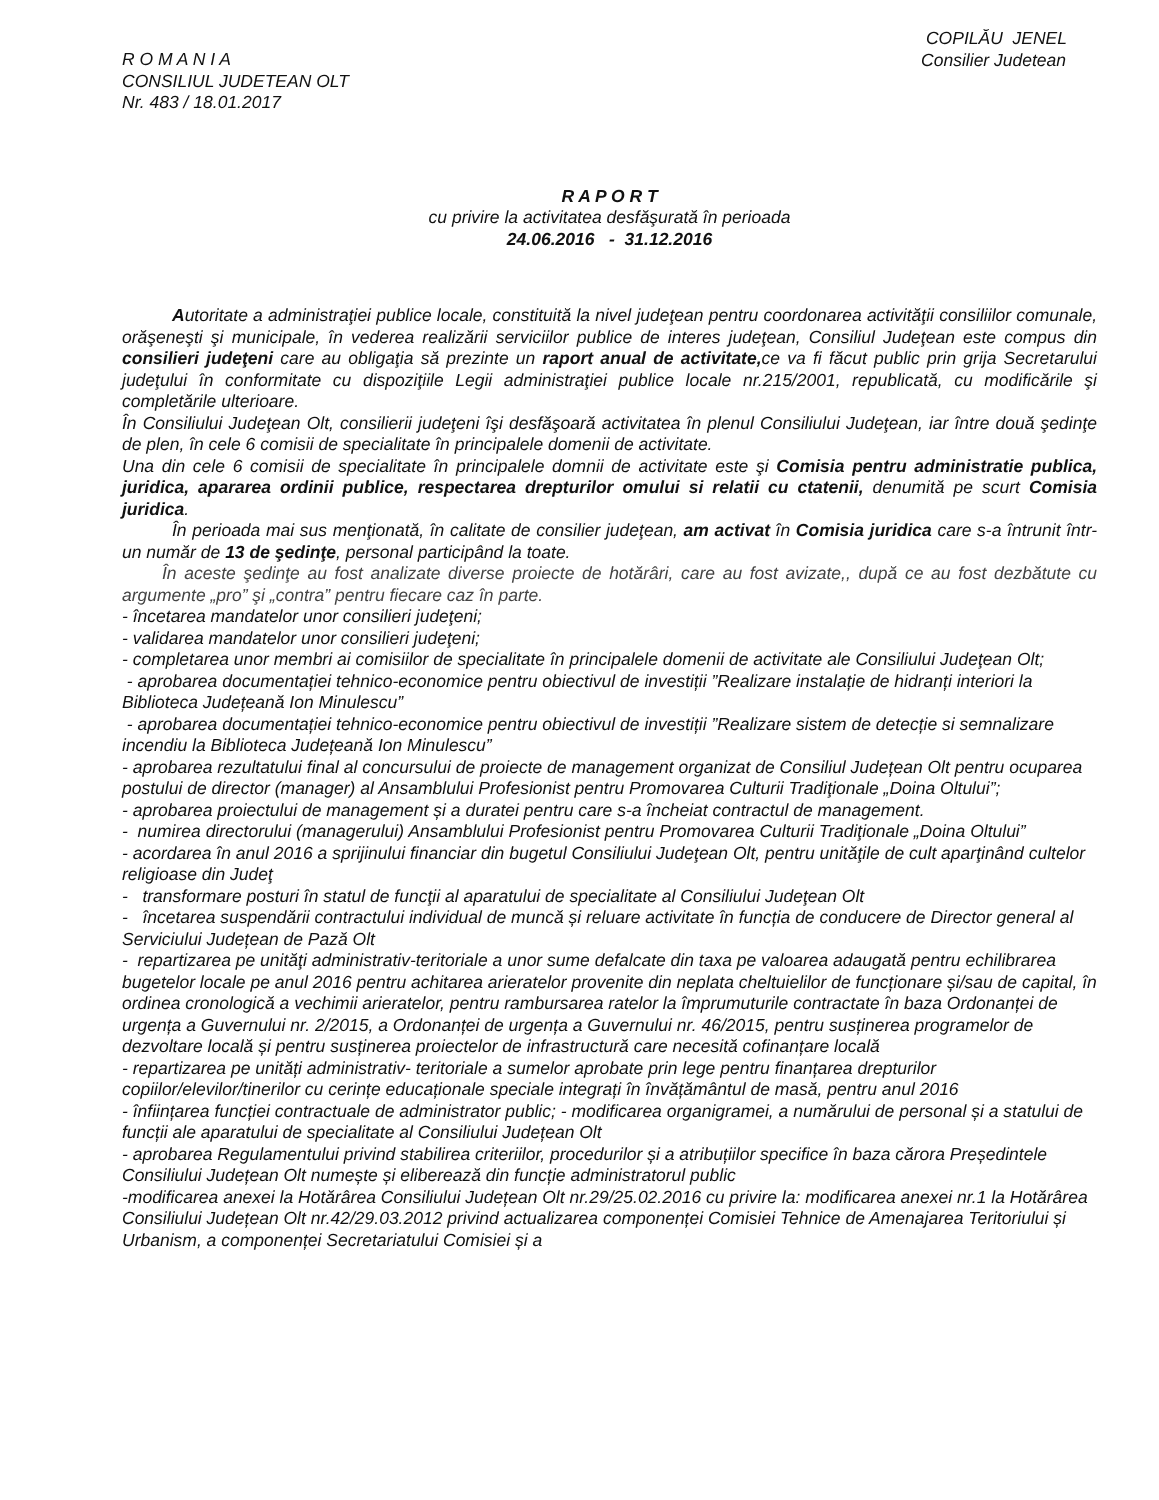R O M A N I A
CONSILIUL JUDETEAN OLT
Nr. 483 / 18.01.2017
COPILĂU JENEL
Consilier Judetean
R A P O R T
cu privire la activitatea desfăşurată în perioada
24.06.2016 - 31.12.2016
Autoritate a administraţiei publice locale, constituită la nivel judeţean pentru coordonarea activităţii consiliilor comunale, orăşeneşti şi municipale, în vederea realizării serviciilor publice de interes judeţean, Consiliul Judeţean este compus din consilieri judeţeni care au obligaţia să prezinte un raport anual de activitate, ce va fi făcut public prin grija Secretarului judeţului în conformitate cu dispoziţiile Legii administraţiei publice locale nr.215/2001, republicată, cu modificările şi completările ulterioare.
În Consiliului Judeţean Olt, consilierii judeţeni îşi desfăşoară activitatea în plenul Consiliului Judeţean, iar între două şedinţe de plen, în cele 6 comisii de specialitate în principalele domenii de activitate.
Una din cele 6 comisii de specialitate în principalele domnii de activitate este şi Comisia pentru administratie publica, juridica, apararea ordinii publice, respectarea drepturilor omului si relatii cu ctatenii, denumită pe scurt Comisia juridica.
În perioada mai sus menţionată, în calitate de consilier judeţean, am activat în Comisia juridica care s-a întrunit într-un număr de 13 de şedinţe, personal participând la toate.
În aceste şedinţe au fost analizate diverse proiecte de hotărâri, care au fost avizate,, după ce au fost dezbătute cu argumente „pro” şi „contra” pentru fiecare caz în parte.
- încetarea mandatelor unor consilieri judeţeni;
- validarea mandatelor unor consilieri judeţeni;
- completarea unor membri ai comisiilor de specialitate în principalele domenii de activitate ale Consiliului Judeţean Olt;
- aprobarea documentației tehnico-economice pentru obiectivul de investiții ”Realizare instalație de hidranți interiori la Biblioteca Județeană Ion Minulescu”
- aprobarea documentației tehnico-economice pentru obiectivul de investiții ”Realizare sistem de detecție si semnalizare incendiu la Biblioteca Județeană Ion Minulescu”
- aprobarea rezultatului final al concursului de proiecte de management organizat de Consiliul Județean Olt pentru ocuparea postului de director (manager) al Ansamblului Profesionist pentru Promovarea Culturii Tradiţionale „Doina Oltului”;
- aprobarea proiectului de management și a duratei pentru care s-a încheiat contractul de management.
- numirea directorului (managerului) Ansamblului Profesionist pentru Promovarea Culturii Tradiţionale „Doina Oltului”
- acordarea în anul 2016 a sprijinului financiar din bugetul Consiliului Judeţean Olt, pentru unităţile de cult aparţinând cultelor religioase din Judeţ
- transformare posturi în statul de funcţii al aparatului de specialitate al Consiliului Judeţean Olt
- încetarea suspendării contractului individual de muncă și reluare activitate în funcția de conducere de Director general al Serviciului Județean de Pază Olt
- repartizarea pe unităţi administrativ-teritoriale a unor sume defalcate din taxa pe valoarea adaugată pentru echilibrarea bugetelor locale pe anul 2016 pentru achitarea arieratelor provenite din neplata cheltuielilor de funcționare și/sau de capital, în ordinea cronologică a vechimii arieratelor, pentru rambursarea ratelor la împrumuturile contractate în baza Ordonanței de urgența a Guvernului nr. 2/2015, a Ordonanței de urgența a Guvernului nr. 46/2015, pentru susținerea programelor de dezvoltare locală și pentru susținerea proiectelor de infrastructură care necesită cofinanțare locală
- repartizarea pe unități administrativ- teritoriale a sumelor aprobate prin lege pentru finanțarea drepturilor copiilor/elevilor/tinerilor cu cerințe educaționale speciale integrați în învățământul de masă, pentru anul 2016
- înființarea funcției contractuale de administrator public; - modificarea organigramei, a numărului de personal și a statului de funcții ale aparatului de specialitate al Consiliului Județean Olt
- aprobarea Regulamentului privind stabilirea criteriilor, procedurilor și a atribuțiilor specifice în baza cărora Președintele Consiliului Județean Olt numește și eliberează din funcție administratorul public
-modificarea anexei la Hotărârea Consiliului Județean Olt nr.29/25.02.2016 cu privire la: modificarea anexei nr.1 la Hotărârea Consiliului Județean Olt nr.42/29.03.2012 privind actualizarea componenței Comisiei Tehnice de Amenajarea Teritoriului și Urbanism, a componenței Secretariatului Comisiei și a